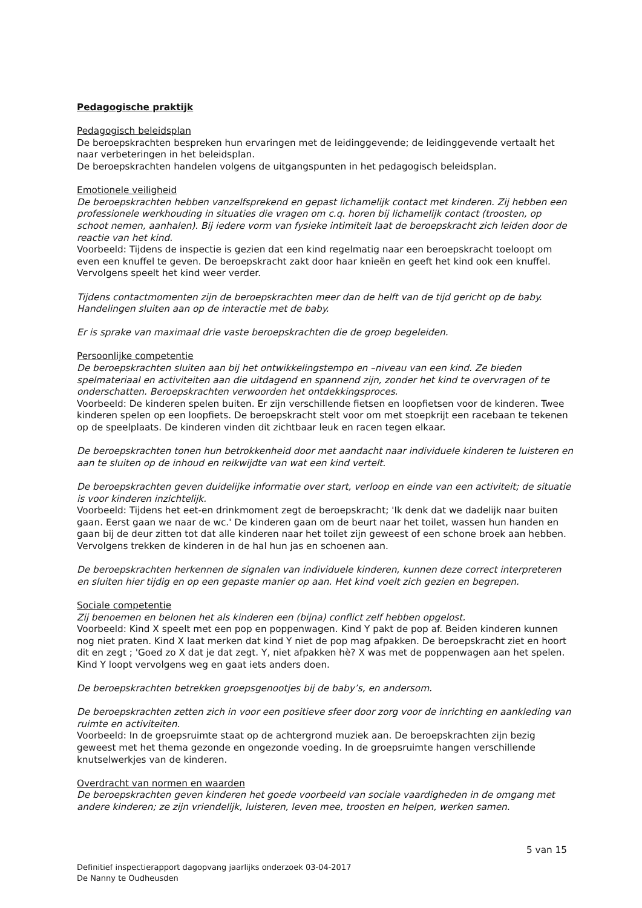Pedagogische praktijk
Pedagogisch beleidsplan
De beroepskrachten bespreken hun ervaringen met de leidinggevende; de leidinggevende vertaalt het naar verbeteringen in het beleidsplan.
De beroepskrachten handelen volgens de uitgangspunten in het pedagogisch beleidsplan.
Emotionele veiligheid
De beroepskrachten hebben vanzelfsprekend en gepast lichamelijk contact met kinderen. Zij hebben een professionele werkhouding in situaties die vragen om c.q. horen bij lichamelijk contact (troosten, op schoot nemen, aanhalen). Bij iedere vorm van fysieke intimiteit laat de beroepskracht zich leiden door de reactie van het kind.
Voorbeeld: Tijdens de inspectie is gezien dat een kind regelmatig naar een beroepskracht toeloopt om even een knuffel te geven. De beroepskracht zakt door haar knieën en geeft het kind ook een knuffel. Vervolgens speelt het kind weer verder.
Tijdens contactmomenten zijn de beroepskrachten meer dan de helft van de tijd gericht op de baby. Handelingen sluiten aan op de interactie met de baby.
Er is sprake van maximaal drie vaste beroepskrachten die de groep begeleiden.
Persoonlijke competentie
De beroepskrachten sluiten aan bij het ontwikkelingstempo en –niveau van een kind. Ze bieden spelmateriaal en activiteiten aan die uitdagend en spannend zijn, zonder het kind te overvragen of te onderschatten. Beroepskrachten verwoorden het ontdekkingsproces.
Voorbeeld: De kinderen spelen buiten. Er zijn verschillende fietsen en loopfietsen voor de kinderen. Twee kinderen spelen op een loopfiets. De beroepskracht stelt voor om met stoepkrijt een racebaan te tekenen op de speelplaats. De kinderen vinden dit zichtbaar leuk en racen tegen elkaar.
De beroepskrachten tonen hun betrokkenheid door met aandacht naar individuele kinderen te luisteren en aan te sluiten op de inhoud en reikwijdte van wat een kind vertelt.
De beroepskrachten geven duidelijke informatie over start, verloop en einde van een activiteit; de situatie is voor kinderen inzichtelijk.
Voorbeeld: Tijdens het eet-en drinkmoment zegt de beroepskracht; 'Ik denk dat we dadelijk naar buiten gaan. Eerst gaan we naar de wc.' De kinderen gaan om de beurt naar het toilet, wassen hun handen en gaan bij de deur zitten tot dat alle kinderen naar het toilet zijn geweest of een schone broek aan hebben. Vervolgens trekken de kinderen in de hal hun jas en schoenen aan.
De beroepskrachten herkennen de signalen van individuele kinderen, kunnen deze correct interpreteren en sluiten hier tijdig en op een gepaste manier op aan. Het kind voelt zich gezien en begrepen.
Sociale competentie
Zij benoemen en belonen het als kinderen een (bijna) conflict zelf hebben opgelost.
Voorbeeld: Kind X speelt met een pop en poppenwagen. Kind Y pakt de pop af. Beiden kinderen kunnen nog niet praten. Kind X laat merken dat kind Y niet de pop mag afpakken. De beroepskracht ziet en hoort dit en zegt ; 'Goed zo X dat je dat zegt. Y, niet afpakken hè? X was met de poppenwagen aan het spelen. Kind Y loopt vervolgens weg en gaat iets anders doen.
De beroepskrachten betrekken groepsgenootjes bij de baby’s, en andersom.
De beroepskrachten zetten zich in voor een positieve sfeer door zorg voor de inrichting en aankleding van ruimte en activiteiten.
Voorbeeld: In de groepsruimte staat op de achtergrond muziek aan. De beroepskrachten zijn bezig geweest met het thema gezonde en ongezonde voeding. In de groepsruimte hangen verschillende knutselwerkjes van de kinderen.
Overdracht van normen en waarden
De beroepskrachten geven kinderen het goede voorbeeld van sociale vaardigheden in de omgang met andere kinderen; ze zijn vriendelijk, luisteren, leven mee, troosten en helpen, werken samen.
5 van 15
Definitief inspectierapport dagopvang jaarlijks onderzoek 03-04-2017
De Nanny te Oudheusden